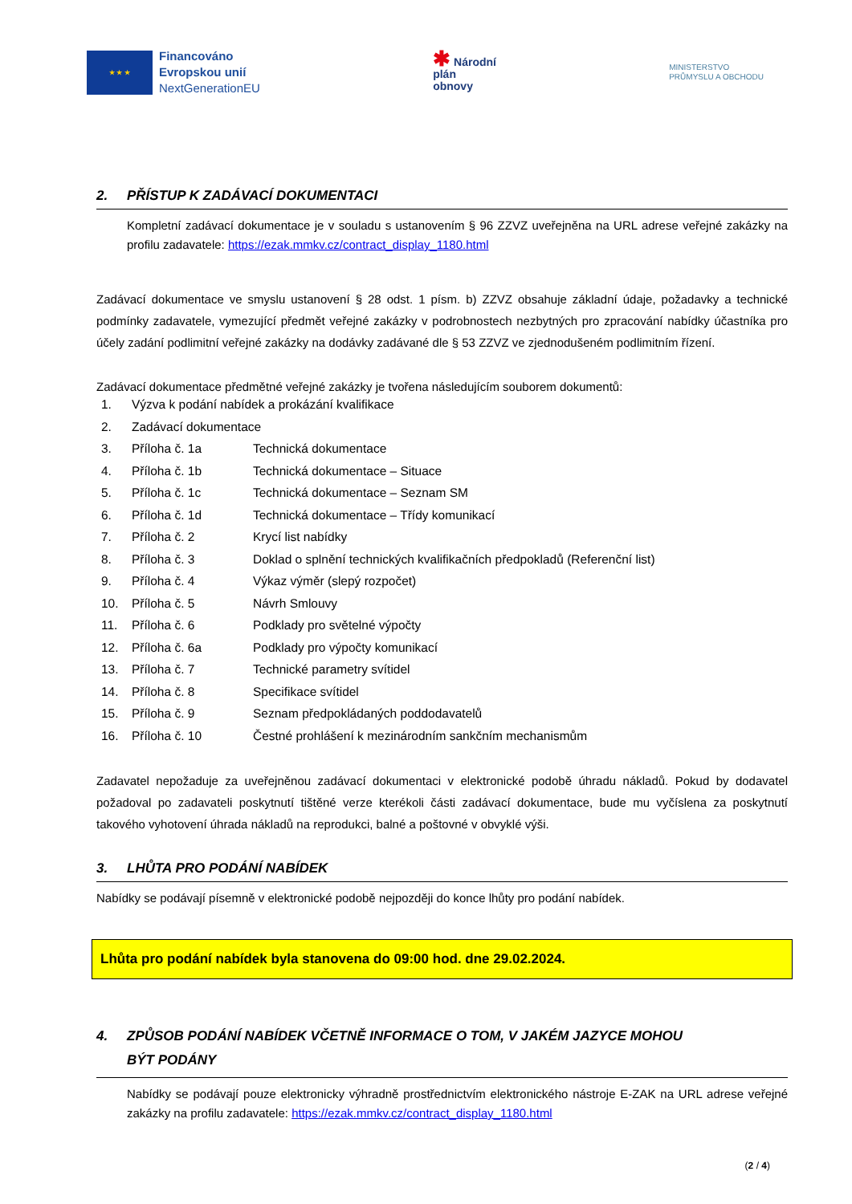★ ★ ★
Financováno
Evropskou unií
NextGenerationEU
✱ Národní
plán
obnovy
MINISTERSTVO
PRŮMYSLU A OBCHODU
2. PŘÍSTUP K ZADÁVACÍ DOKUMENTACI
Kompletní zadávací dokumentace je v souladu s ustanovením § 96 ZZVZ uveřejněna na URL adrese veřejné zakázky na profilu zadavatele: https://ezak.mmkv.cz/contract_display_1180.html
Zadávací dokumentace ve smyslu ustanovení § 28 odst. 1 písm. b) ZZVZ obsahuje základní údaje, požadavky a technické podmínky zadavatele, vymezující předmět veřejné zakázky v podrobnostech nezbytných pro zpracování nabídky účastníka pro účely zadání podlimitní veřejné zakázky na dodávky zadávané dle § 53 ZZVZ ve zjednodušeném podlimitním řízení.
Zadávací dokumentace předmětné veřejné zakázky je tvořena následujícím souborem dokumentů:
| 1. | Výzva k podání nabídek a prokázání kvalifikace | |
| 2. | Zadávací dokumentace | |
| 3. | Příloha č. 1a | Technická dokumentace |
| 4. | Příloha č. 1b | Technická dokumentace – Situace |
| 5. | Příloha č. 1c | Technická dokumentace – Seznam SM |
| 6. | Příloha č. 1d | Technická dokumentace – Třídy komunikací |
| 7. | Příloha č. 2 | Krycí list nabídky |
| 8. | Příloha č. 3 | Doklad o splnění technických kvalifikačních předpokladů (Referenční list) |
| 9. | Příloha č. 4 | Výkaz výměr (slepý rozpočet) |
| 10. | Příloha č. 5 | Návrh Smlouvy |
| 11. | Příloha č. 6 | Podklady pro světelné výpočty |
| 12. | Příloha č. 6a | Podklady pro výpočty komunikací |
| 13. | Příloha č. 7 | Technické parametry svítidel |
| 14. | Příloha č. 8 | Specifikace svítidel |
| 15. | Příloha č. 9 | Seznam předpokládaných poddodavatelů |
| 16. | Příloha č. 10 | Čestné prohlášení k mezinárodním sankčním mechanismům |
Zadavatel nepožaduje za uveřejněnou zadávací dokumentaci v elektronické podobě úhradu nákladů. Pokud by dodavatel požadoval po zadavateli poskytnutí tištěné verze kterékoli části zadávací dokumentace, bude mu vyčíslena za poskytnutí takového vyhotovení úhrada nákladů na reprodukci, balné a poštovné v obvyklé výši.
3. LHŮTA PRO PODÁNÍ NABÍDEK
Nabídky se podávají písemně v elektronické podobě nejpozději do konce lhůty pro podání nabídek.
Lhůta pro podání nabídek byla stanovena do 09:00 hod. dne 29.02.2024.
4. ZPŮSOB PODÁNÍ NABÍDEK VČETNĚ INFORMACE O TOM, V JAKÉM JAZYCE MOHOU
BÝT PODÁNY
Nabídky se podávají pouze elektronicky výhradně prostřednictvím elektronického nástroje E-ZAK na URL adrese veřejné zakázky na profilu zadavatele: https://ezak.mmkv.cz/contract_display_1180.html
(2 / 4)